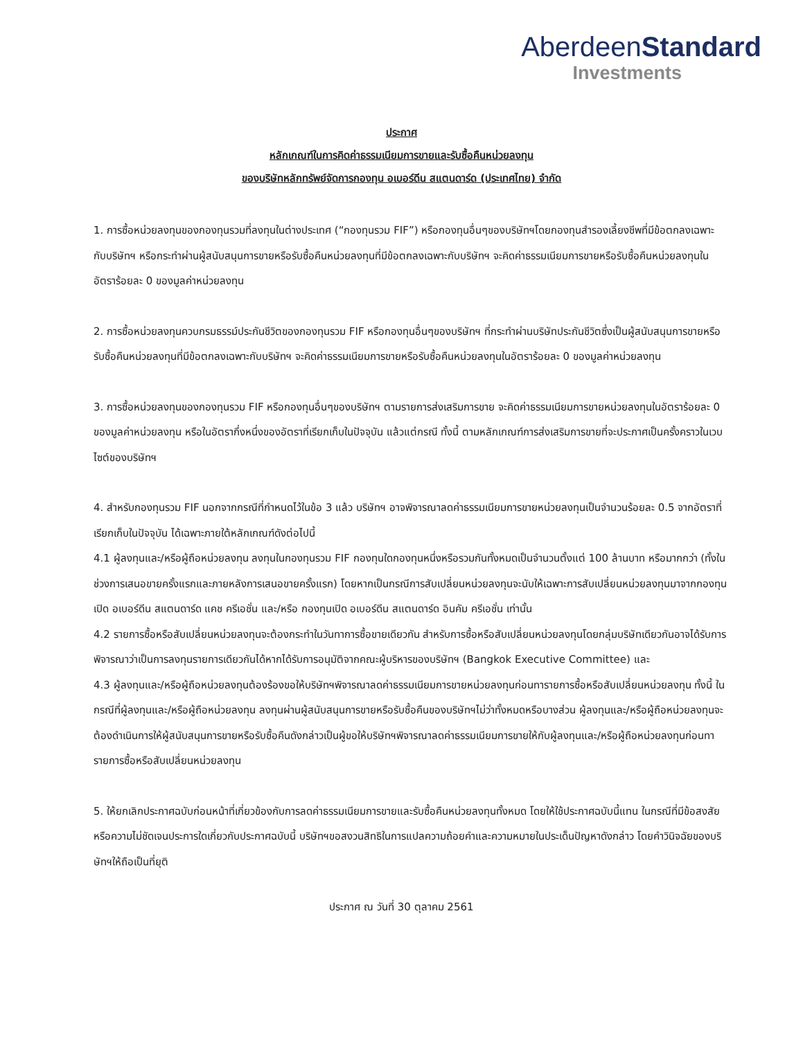Aberdeen Standard
Investments
ประกาศ
หลักเกณฑ์ในการคิดค่าธรรมเนียมการขายและรับซื้อคืนหน่วยลงทุน
ของบริษัทหลักทรัพย์จัดการกองทุน อเบอร์ดีน สแตนดาร์ด (ประเทศไทย) จำกัด
1. การซื้อหน่วยลงทุนของกองทุนรวมที่ลงทุนในต่างประเทศ (“กองทุนรวม FIF”) หรือกองทุนอื่นๆของบริษัทฯโดยกองทุนสำรองเลี้ยงชีพที่มีข้อตกลงเฉพาะกับบริษัทฯ หรือกระทำผ่านผู้สนับสนุนการขายหรือรับซื้อคืนหน่วยลงทุนที่มีข้อตกลงเฉพาะกับบริษัทฯ จะคิดค่าธรรมเนียมการขายหรือรับซื้อคืนหน่วยลงทุนในอัตราร้อยละ 0 ของมูลค่าหน่วยลงทุน
2. การซื้อหน่วยลงทุนควบกรมธรรม์ประกันชีวิตของกองทุนรวม FIF หรือกองทุนอื่นๆของบริษัทฯ ที่กระทำผ่านบริษัทประกันชีวิตซึ่งเป็นผู้สนับสนุนการขายหรือรับซื้อคืนหน่วยลงทุนที่มีข้อตกลงเฉพาะกับบริษัทฯ จะคิดค่าธรรมเนียมการขายหรือรับซื้อคืนหน่วยลงทุนในอัตราร้อยละ 0 ของมูลค่าหน่วยลงทุน
3. การซื้อหน่วยลงทุนของกองทุนรวม FIF หรือกองทุนอื่นๆของบริษัทฯ ตามรายการส่งเสริมการขาย จะคิดค่าธรรมเนียมการขายหน่วยลงทุนในอัตราร้อยละ 0 ของมูลค่าหน่วยลงทุน หรือในอัตรากึ่งหนึ่งของอัตราที่เรียกเก็บในปัจจุบัน แล้วแต่กรณี ทั้งนี้ ตามหลักเกณฑ์การส่งเสริมการขายที่จะประกาศเป็นครั้งคราวในเวบไซต์ของบริษัทฯ
4. สำหรับกองทุนรวม FIF นอกจากกรณีที่กำหนดไว้ในข้อ 3 แล้ว บริษัทฯ อาจพิจารณาลดค่าธรรมเนียมการขายหน่วยลงทุนเป็นจำนวนร้อยละ 0.5 จากอัตราที่เรียกเก็บในปัจจุบัน ได้เฉพาะภายใต้หลักเกณฑ์ดังต่อไปนี้
4.1 ผู้ลงทุนและ/หรือผู้ถือหน่วยลงทุน ลงทุนในกองทุนรวม FIF กองทุนใดกองทุนหนึ่งหรือรวมกันทั้งหมดเป็นจำนวนตั้งแต่ 100 ล้านบาท หรือมากกว่า (ทั้งในช่วงการเสนอขายครั้งแรกและภายหลังการเสนอขายครั้งแรก) โดยหากเป็นกรณีการสับเปลี่ยนหน่วยลงทุนจะนับให้เฉพาะการสับเปลี่ยนหน่วยลงทุนมาจากกองทุนเปิด อเบอร์ดีน สแตนดาร์ด แคช ครีเอชั่น และ/หรือ กองทุนเปิด อเบอร์ดีน สแตนดาร์ด อินคัม ครีเอชั่น เท่านั้น
4.2 รายการซื้อหรือสับเปลี่ยนหน่วยลงทุนจะต้องกระทำในวันทาการซื้อขายเดียวกัน สำหรับการซื้อหรือสับเปลี่ยนหน่วยลงทุนโดยกลุ่มบริษัทเดียวกันอาจได้รับการพิจารณาว่าเป็นการลงทุนรายการเดียวกันได้หากได้รับการอนุมัติจากคณะผู้บริหารของบริษัทฯ (Bangkok Executive Committee) และ
4.3 ผู้ลงทุนและ/หรือผู้ถือหน่วยลงทุนต้องร้องขอให้บริษัทฯพิจารณาลดค่าธรรมเนียมการขายหน่วยลงทุนก่อนทารายการซื้อหรือสับเปลี่ยนหน่วยลงทุน ทั้งนี้ ในกรณีที่ผู้ลงทุนและ/หรือผู้ถือหน่วยลงทุน ลงทุนผ่านผู้สนับสนุนการขายหรือรับซื้อคืนของบริษัทฯไม่ว่าทั้งหมดหรือบางส่วน ผู้ลงทุนและ/หรือผู้ถือหน่วยลงทุนจะต้องดำเนินการให้ผู้สนับสนุนการขายหรือรับซื้อคืนดังกล่าวเป็นผู้ขอให้บริษัทฯพิจารณาลดค่าธรรมเนียมการขายให้กับผู้ลงทุนและ/หรือผู้ถือหน่วยลงทุนก่อนทารายการซื้อหรือสับเปลี่ยนหน่วยลงทุน
5. ให้ยกเลิกประกาศฉบับก่อนหน้าที่เกี่ยวข้องกับการลดค่าธรรมเนียมการขายและรับซื้อคืนหน่วยลงทุนทั้งหมด โดยให้ใช้ประกาศฉบับนี้แทน ในกรณีที่มีข้อสงสัยหรือความไม่ชัดเจนประการใดเกี่ยวกับประกาศฉบับนี้ บริษัทฯขอสงวนสิทธิในการแปลความถ้อยคำและความหมายในประเด็นปัญหาดังกล่าว โดยคำวินิจฉัยของบริษัทฯให้ถือเป็นที่ยุติ
ประกาศ ณ วันที่ 30 ตุลาคม 2561